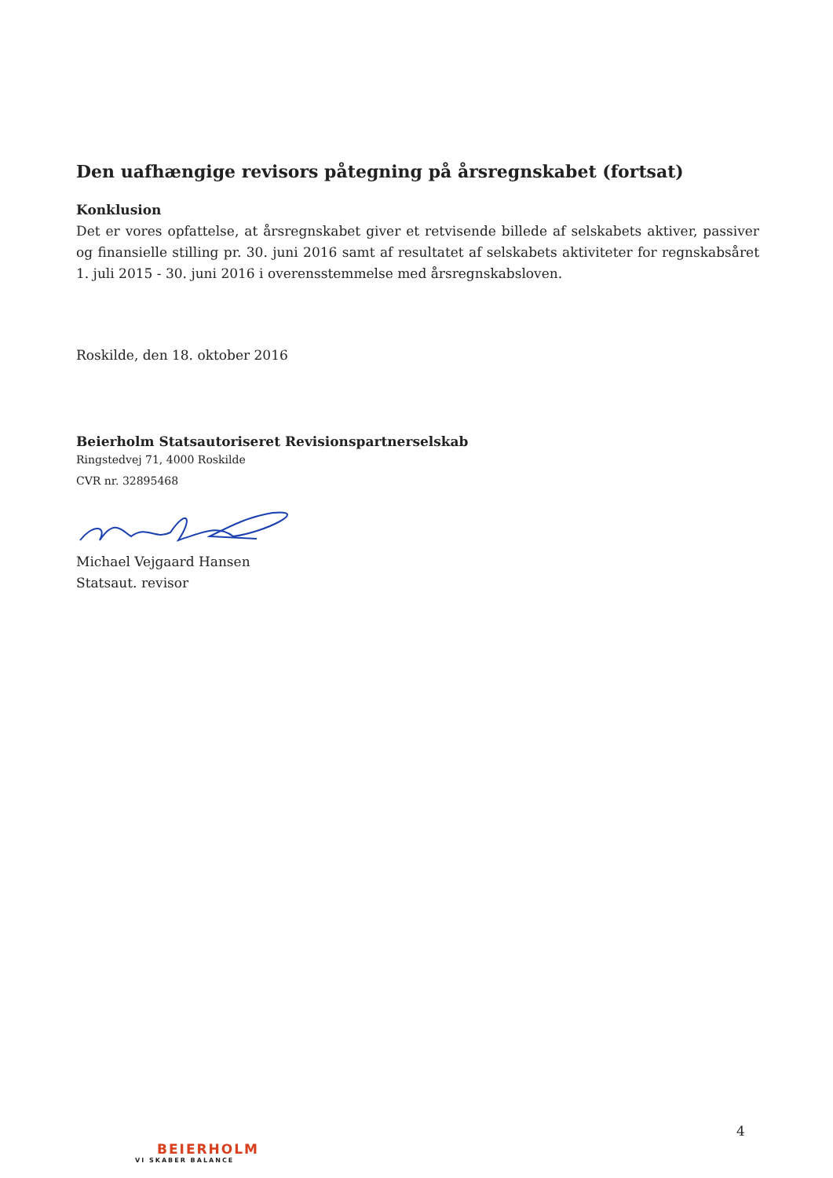Den uafhængige revisors påtegning på årsregnskabet (fortsat)
Konklusion
Det er vores opfattelse, at årsregnskabet giver et retvisende billede af selskabets aktiver, passiver og finansielle stilling pr. 30. juni 2016 samt af resultatet af selskabets aktiviteter for regnskabsåret 1. juli 2015 - 30. juni 2016 i overensstemmelse med årsregnskabsloven.
Roskilde, den 18. oktober 2016
Beierholm Statsautoriseret Revisionspartnerselskab
Ringstedvej 71, 4000 Roskilde
CVR nr. 32895468
Michael Vejgaard Hansen
Statsaut. revisor
4
BEIERHOLM
VI SKABER BALANCE